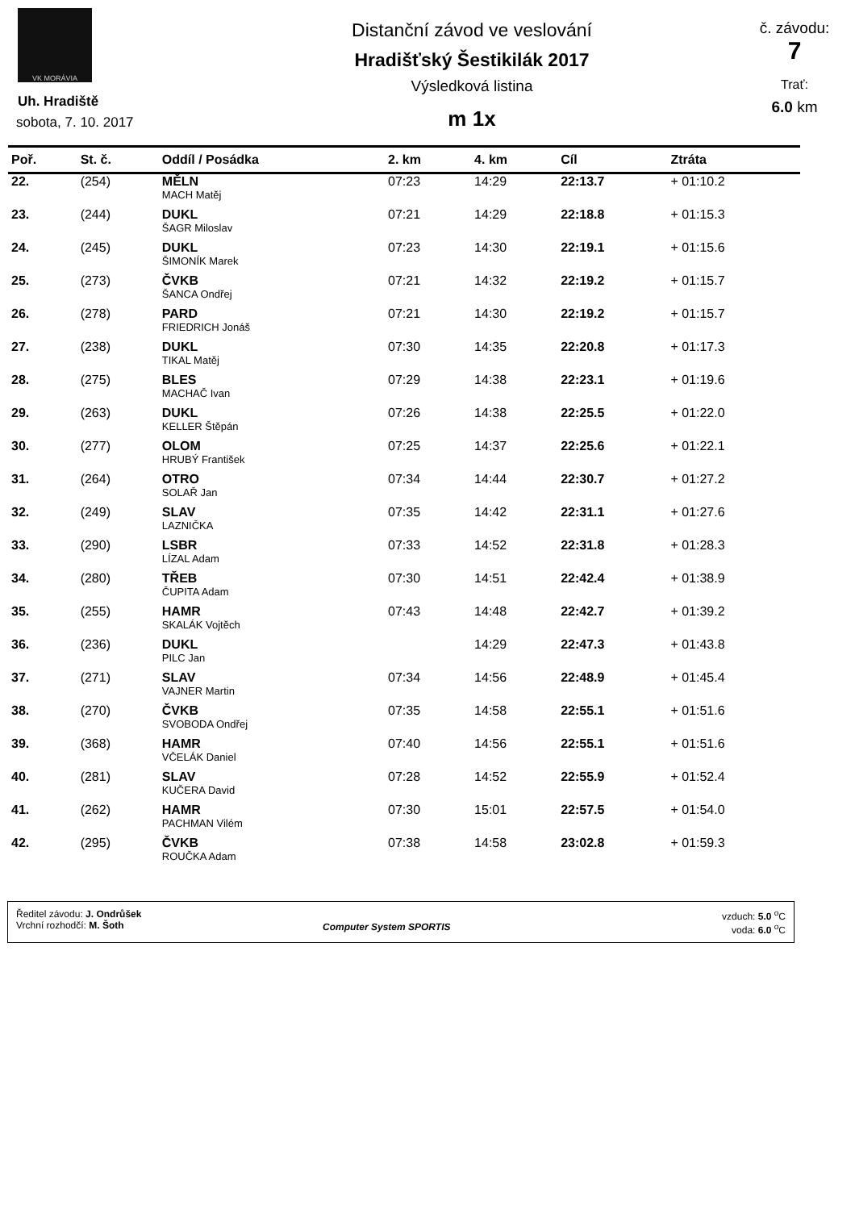VK MORÁVIA
Uh. Hradiště
sobota, 7. 10. 2017
Distanční závod ve veslování
Hradišťský Šestikilák 2017
Výsledková listina
m 1x
č. závodu:
7
Trať:
6.0 km
| Poř. | St. č. | Oddíl / Posádka | 2. km | 4. km | Cíl | Ztráta |
| --- | --- | --- | --- | --- | --- | --- |
| 22. | (254) | MĚLN | 07:23 | 14:29 | 22:13.7 | + 01:10.2 |
| | | MACH Matěj | | | | |
| 23. | (244) | DUKL | 07:21 | 14:29 | 22:18.8 | + 01:15.3 |
| | | ŠAGR Miloslav | | | | |
| 24. | (245) | DUKL | 07:23 | 14:30 | 22:19.1 | + 01:15.6 |
| | | ŠIMONÍK Marek | | | | |
| 25. | (273) | ČVKB | 07:21 | 14:32 | 22:19.2 | + 01:15.7 |
| | | ŠANCA Ondřej | | | | |
| 26. | (278) | PARD | 07:21 | 14:30 | 22:19.2 | + 01:15.7 |
| | | FRIEDRICH Jonáš | | | | |
| 27. | (238) | DUKL | 07:30 | 14:35 | 22:20.8 | + 01:17.3 |
| | | TIKAL Matěj | | | | |
| 28. | (275) | BLES | 07:29 | 14:38 | 22:23.1 | + 01:19.6 |
| | | MACHAČ Ivan | | | | |
| 29. | (263) | DUKL | 07:26 | 14:38 | 22:25.5 | + 01:22.0 |
| | | KELLER Štěpán | | | | |
| 30. | (277) | OLOM | 07:25 | 14:37 | 22:25.6 | + 01:22.1 |
| | | HRUBÝ František | | | | |
| 31. | (264) | OTRO | 07:34 | 14:44 | 22:30.7 | + 01:27.2 |
| | | SOLAŘ Jan | | | | |
| 32. | (249) | SLAV | 07:35 | 14:42 | 22:31.1 | + 01:27.6 |
| | | LAZNIČKA | | | | |
| 33. | (290) | LSBR | 07:33 | 14:52 | 22:31.8 | + 01:28.3 |
| | | LÍZAL Adam | | | | |
| 34. | (280) | TŘEB | 07:30 | 14:51 | 22:42.4 | + 01:38.9 |
| | | ČUPITA Adam | | | | |
| 35. | (255) | HAMR | 07:43 | 14:48 | 22:42.7 | + 01:39.2 |
| | | SKALÁK Vojtěch | | | | |
| 36. | (236) | DUKL | | 14:29 | 22:47.3 | + 01:43.8 |
| | | PILC Jan | | | | |
| 37. | (271) | SLAV | 07:34 | 14:56 | 22:48.9 | + 01:45.4 |
| | | VAJNER Martin | | | | |
| 38. | (270) | ČVKB | 07:35 | 14:58 | 22:55.1 | + 01:51.6 |
| | | SVOBODA Ondřej | | | | |
| 39. | (368) | HAMR | 07:40 | 14:56 | 22:55.1 | + 01:51.6 |
| | | VČELÁK Daniel | | | | |
| 40. | (281) | SLAV | 07:28 | 14:52 | 22:55.9 | + 01:52.4 |
| | | KUČERA David | | | | |
| 41. | (262) | HAMR | 07:30 | 15:01 | 22:57.5 | + 01:54.0 |
| | | PACHMAN Vilém | | | | |
| 42. | (295) | ČVKB | 07:38 | 14:58 | 23:02.8 | + 01:59.3 |
| | | ROUČKA Adam | | | | |
Ředitel závodu: J. Ondrůšek
Vrchní rozhodčí: M. Šoth
Computer System SPORTIS
vzduch: 5.0 <sup>o</sup>C
voda: 6.0 <sup>o</sup>C